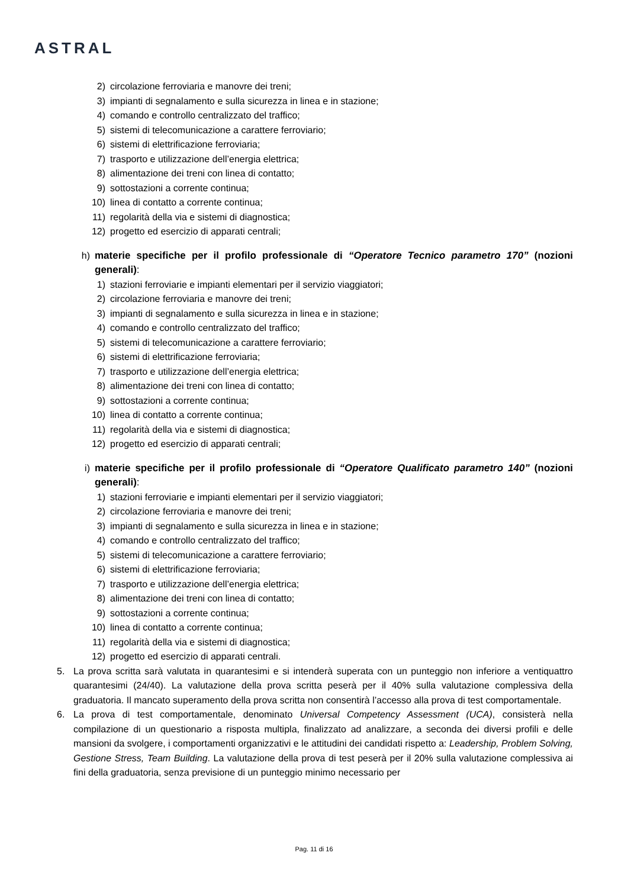ASTRAL
2) circolazione ferroviaria e manovre dei treni;
3) impianti di segnalamento e sulla sicurezza in linea e in stazione;
4) comando e controllo centralizzato del traffico;
5) sistemi di telecomunicazione a carattere ferroviario;
6) sistemi di elettrificazione ferroviaria;
7) trasporto e utilizzazione dell’energia elettrica;
8) alimentazione dei treni con linea di contatto;
9) sottostazioni a corrente continua;
10) linea di contatto a corrente continua;
11) regolarità della via e sistemi di diagnostica;
12) progetto ed esercizio di apparati centrali;
h) materie specifiche per il profilo professionale di “Operatore Tecnico parametro 170” (nozioni generali):
1) stazioni ferroviarie e impianti elementari per il servizio viaggiatori;
2) circolazione ferroviaria e manovre dei treni;
3) impianti di segnalamento e sulla sicurezza in linea e in stazione;
4) comando e controllo centralizzato del traffico;
5) sistemi di telecomunicazione a carattere ferroviario;
6) sistemi di elettrificazione ferroviaria;
7) trasporto e utilizzazione dell’energia elettrica;
8) alimentazione dei treni con linea di contatto;
9) sottostazioni a corrente continua;
10) linea di contatto a corrente continua;
11) regolarità della via e sistemi di diagnostica;
12) progetto ed esercizio di apparati centrali;
i) materie specifiche per il profilo professionale di “Operatore Qualificato parametro 140” (nozioni generali):
1) stazioni ferroviarie e impianti elementari per il servizio viaggiatori;
2) circolazione ferroviaria e manovre dei treni;
3) impianti di segnalamento e sulla sicurezza in linea e in stazione;
4) comando e controllo centralizzato del traffico;
5) sistemi di telecomunicazione a carattere ferroviario;
6) sistemi di elettrificazione ferroviaria;
7) trasporto e utilizzazione dell’energia elettrica;
8) alimentazione dei treni con linea di contatto;
9) sottostazioni a corrente continua;
10) linea di contatto a corrente continua;
11) regolarità della via e sistemi di diagnostica;
12) progetto ed esercizio di apparati centrali.
5. La prova scritta sarà valutata in quarantesimi e si intenderà superata con un punteggio non inferiore a ventiquattro quarantesimi (24/40). La valutazione della prova scritta peserà per il 40% sulla valutazione complessiva della graduatoria. Il mancato superamento della prova scritta non consentirà l’accesso alla prova di test comportamentale.
6. La prova di test comportamentale, denominato Universal Competency Assessment (UCA), consisterà nella compilazione di un questionario a risposta multipla, finalizzato ad analizzare, a seconda dei diversi profili e delle mansioni da svolgere, i comportamenti organizzativi e le attitudini dei candidati rispetto a: Leadership, Problem Solving, Gestione Stress, Team Building. La valutazione della prova di test peserà per il 20% sulla valutazione complessiva ai fini della graduatoria, senza previsione di un punteggio minimo necessario per
Pag. 11 di 16